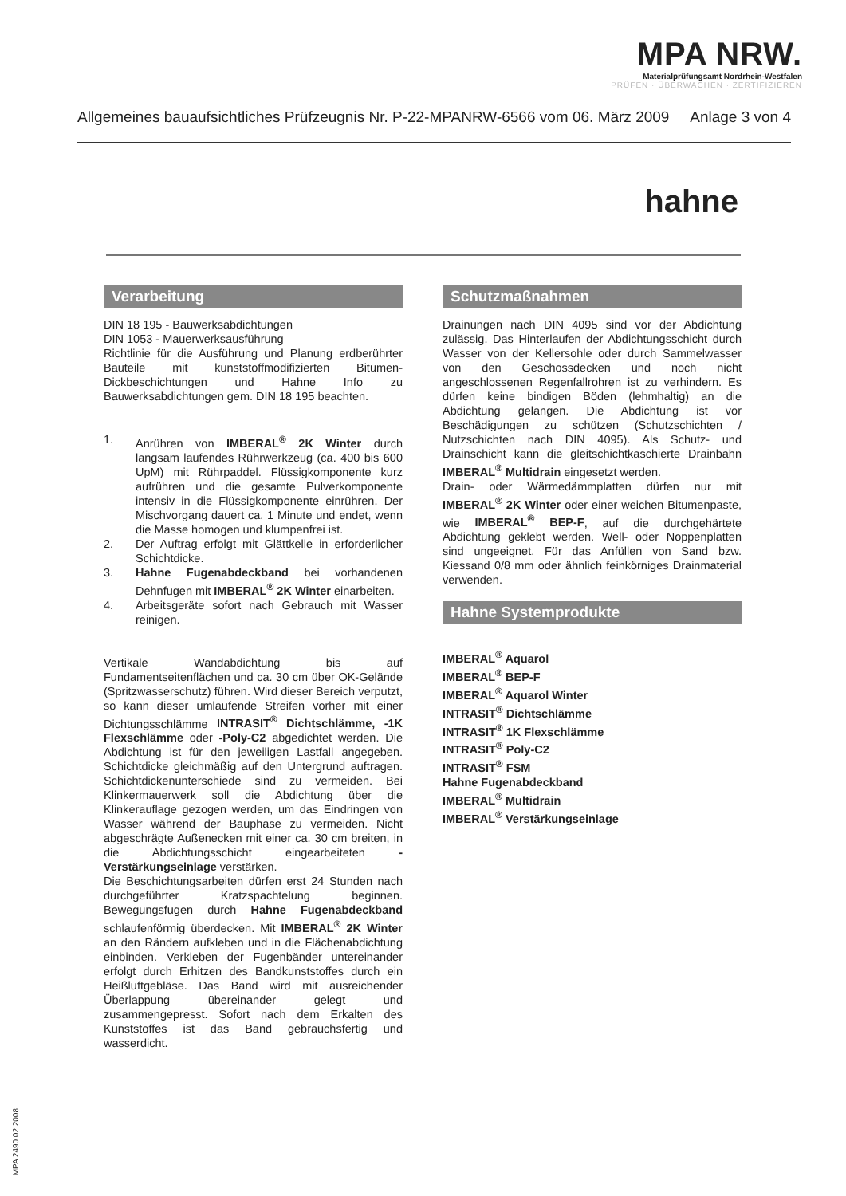MPA NRW.
Materialprüfungsamt Nordrhein-Westfalen
PRÜFEN · ÜBERWACHEN · ZERTIFIZIEREN
Allgemeines bauaufsichtliches Prüfzeugnis Nr. P-22-MPANRW-6566 vom 06. März 2009 Anlage 3 von 4
hahne
Verarbeitung
DIN 18 195 - Bauwerksabdichtungen
DIN 1053 - Mauerwerksausführung
Richtlinie für die Ausführung und Planung erdberührter Bauteile mit kunststoffmodifizierten Bitumen-Dickbeschichtungen und Hahne Info zu Bauwerksabdichtungen gem. DIN 18 195 beachten.
1. Anrühren von IMBERAL<sup>®</sup> 2K Winter durch langsam laufendes Rührwerkzeug (ca. 400 bis 600 UpM) mit Rührpaddel. Flüssigkomponente kurz aufrühren und die gesamte Pulverkomponente intensiv in die Flüssigkomponente einrühren. Der Mischvorgang dauert ca. 1 Minute und endet, wenn die Masse homogen und klumpenfrei ist.
2. Der Auftrag erfolgt mit Glättkelle in erforderlicher Schichtdicke.
3. Hahne Fugenabdeckband bei vorhandenen Dehnfugen mit IMBERAL<sup>®</sup> 2K Winter einarbeiten.
4. Arbeitsgeräte sofort nach Gebrauch mit Wasser reinigen.
Vertikale Wandabdichtung bis auf Fundamentseitenflächen und ca. 30 cm über OK-Gelände (Spritzwasserschutz) führen. Wird dieser Bereich verputzt, so kann dieser umlaufende Streifen vorher mit einer Dichtungsschlämme INTRASIT<sup>®</sup> Dichtschlämme, -1K Flexschlämme oder -Poly-C2 abgedichtet werden. Die Abdichtung ist für den jeweiligen Lastfall angegeben. Schichtdicke gleichmäßig auf den Untergrund auftragen. Schichtdickenunterschiede sind zu vermeiden. Bei Klinkermauerwerk soll die Abdichtung über die Klinkerauflage gezogen werden, um das Eindringen von Wasser während der Bauphase zu vermeiden. Nicht abgeschrägte Außenecken mit einer ca. 30 cm breiten, in die Abdichtungsschicht eingearbeiteten -Verstärkungseinlage verstärken.
Die Beschichtungsarbeiten dürfen erst 24 Stunden nach durchgeführter Kratzspachtelung beginnen. Bewegungsfugen durch Hahne Fugenabdeckband schlaufenförmig überdecken. Mit IMBERAL<sup>®</sup> 2K Winter an den Rändern aufkleben und in die Flächenabdichtung einbinden. Verkleben der Fugenbänder untereinander erfolgt durch Erhitzen des Bandkunststoffes durch ein Heißluftgebläse. Das Band wird mit ausreichender Überlappung übereinander gelegt und zusammengepresst. Sofort nach dem Erkalten des Kunststoffes ist das Band gebrauchsfertig und wasserdicht.
Schutzmaßnahmen
Drainungen nach DIN 4095 sind vor der Abdichtung zulässig. Das Hinterlaufen der Abdichtungsschicht durch Wasser von der Kellersohle oder durch Sammelwasser von den Geschossdecken und noch nicht angeschlossenen Regenfallrohren ist zu verhindern. Es dürfen keine bindigen Böden (lehmhaltig) an die Abdichtung gelangen. Die Abdichtung ist vor Beschädigungen zu schützen (Schutzschichten / Nutzschichten nach DIN 4095). Als Schutz- und Drainschicht kann die gleitschichtkaschierte Drainbahn IMBERAL<sup>®</sup> Multidrain eingesetzt werden.
Drain- oder Wärmedämmplatten dürfen nur mit IMBERAL<sup>®</sup> 2K Winter oder einer weichen Bitumenpaste, wie IMBERAL<sup>®</sup> BEP-F, auf die durchgehärtete Abdichtung geklebt werden. Well- oder Noppenplatten sind ungeeignet. Für das Anfüllen von Sand bzw. Kiessand 0/8 mm oder ähnlich feinkörniges Drainmaterial verwenden.
Hahne Systemprodukte
IMBERAL<sup>®</sup> Aquarol
IMBERAL<sup>®</sup> BEP-F
IMBERAL<sup>®</sup> Aquarol Winter
INTRASIT<sup>®</sup> Dichtschlämme
INTRASIT<sup>®</sup> 1K Flexschlämme
INTRASIT<sup>®</sup> Poly-C2
INTRASIT<sup>®</sup> FSM
Hahne Fugenabdeckband
IMBERAL<sup>®</sup> Multidrain
IMBERAL<sup>®</sup> Verstärkungseinlage
MPA 2490 02.2008